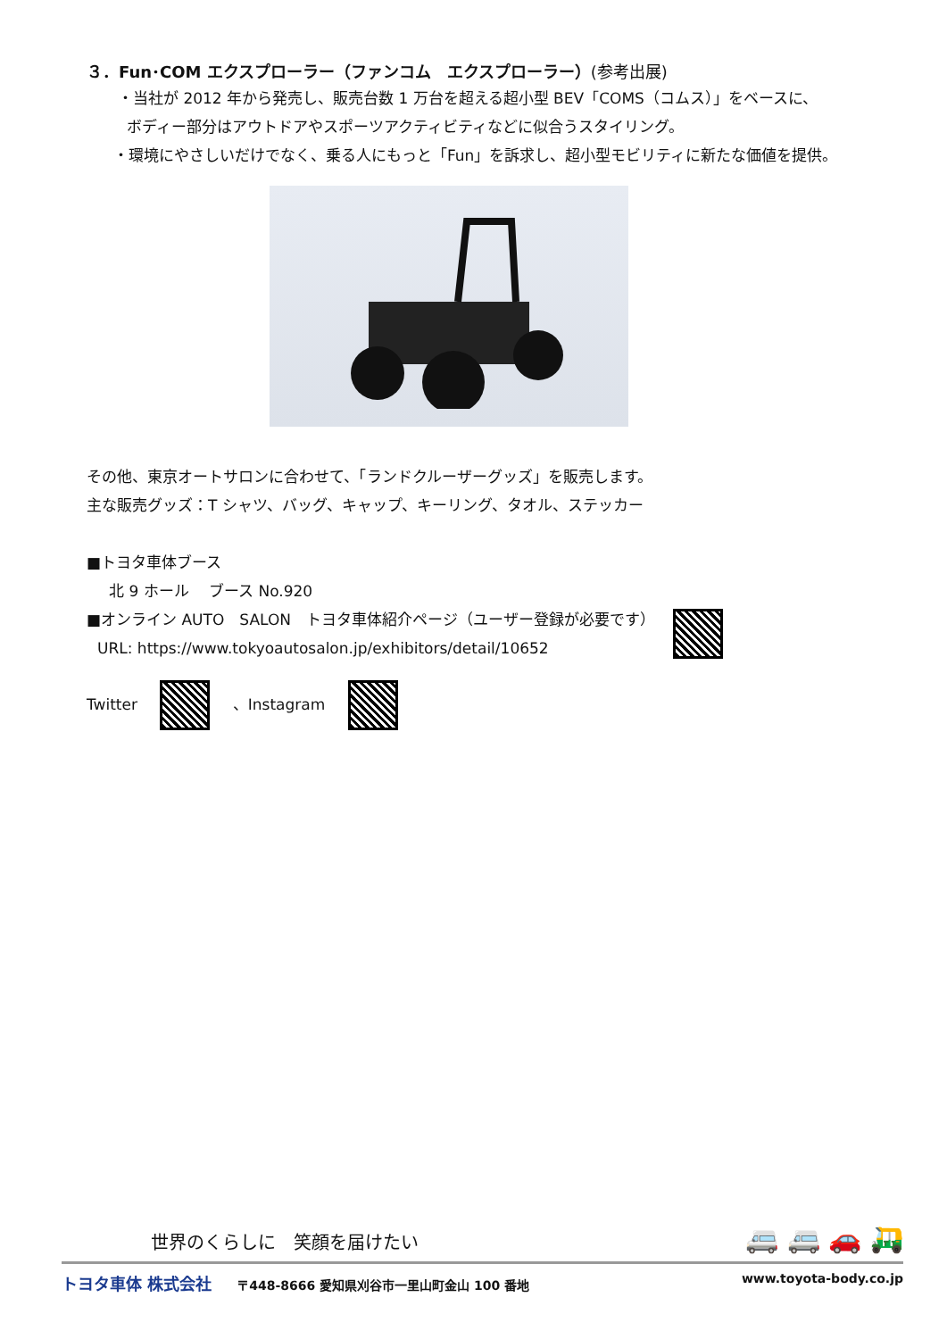３．Fun･COM エクスプローラー（ファンコム　エクスプローラー）(参考出展)
・当社が 2012 年から発売し、販売台数 1 万台を超える超小型 BEV「COMS（コムス）」をベースに、
ボディー部分はアウトドアやスポーツアクティビティなどに似合うスタイリング。
・環境にやさしいだけでなく、乗る人にもっと「Fun」を訴求し、超小型モビリティに新たな価値を提供。
その他、東京オートサロンに合わせて、「ランドクルーザーグッズ」を販売します。
主な販売グッズ：T シャツ、バッグ、キャップ、キーリング、タオル、ステッカー
■トヨタ車体ブース
北 9 ホール　 ブース No.920
■オンライン AUTO　SALON　トヨタ車体紹介ページ（ユーザー登録が必要です）
URL: https://www.tokyoautosalon.jp/exhibitors/detail/10652
Twitter 、Instagram
世界のくらしに　笑顔を届けたい 🚐 🚐 🚗 🛺
トヨタ車体 株式会社　　〒448-8666 愛知県刈谷市一里山町金山 100 番地 www.toyota-body.co.jp